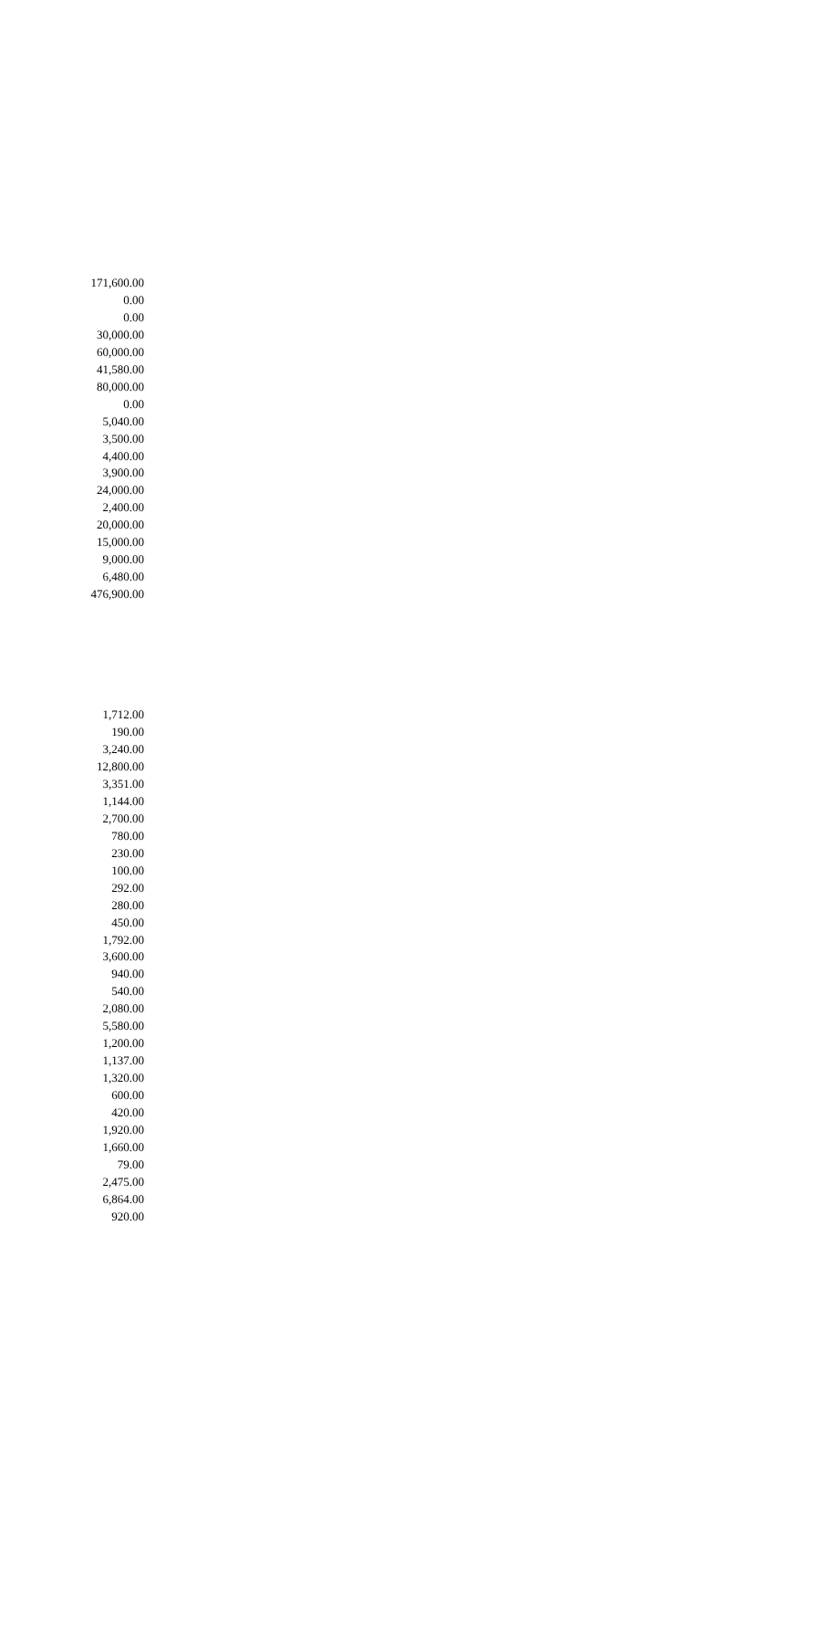| 171,600.00 |
| 0.00 |
| 0.00 |
| 30,000.00 |
| 60,000.00 |
| 41,580.00 |
| 80,000.00 |
| 0.00 |
| 5,040.00 |
| 3,500.00 |
| 4,400.00 |
| 3,900.00 |
| 24,000.00 |
| 2,400.00 |
| 20,000.00 |
| 15,000.00 |
| 9,000.00 |
| 6,480.00 |
| 476,900.00 |
| 1,712.00 |
| 190.00 |
| 3,240.00 |
| 12,800.00 |
| 3,351.00 |
| 1,144.00 |
| 2,700.00 |
| 780.00 |
| 230.00 |
| 100.00 |
| 292.00 |
| 280.00 |
| 450.00 |
| 1,792.00 |
| 3,600.00 |
| 940.00 |
| 540.00 |
| 2,080.00 |
| 5,580.00 |
| 1,200.00 |
| 1,137.00 |
| 1,320.00 |
| 600.00 |
| 420.00 |
| 1,920.00 |
| 1,660.00 |
| 79.00 |
| 2,475.00 |
| 6,864.00 |
| 920.00 |